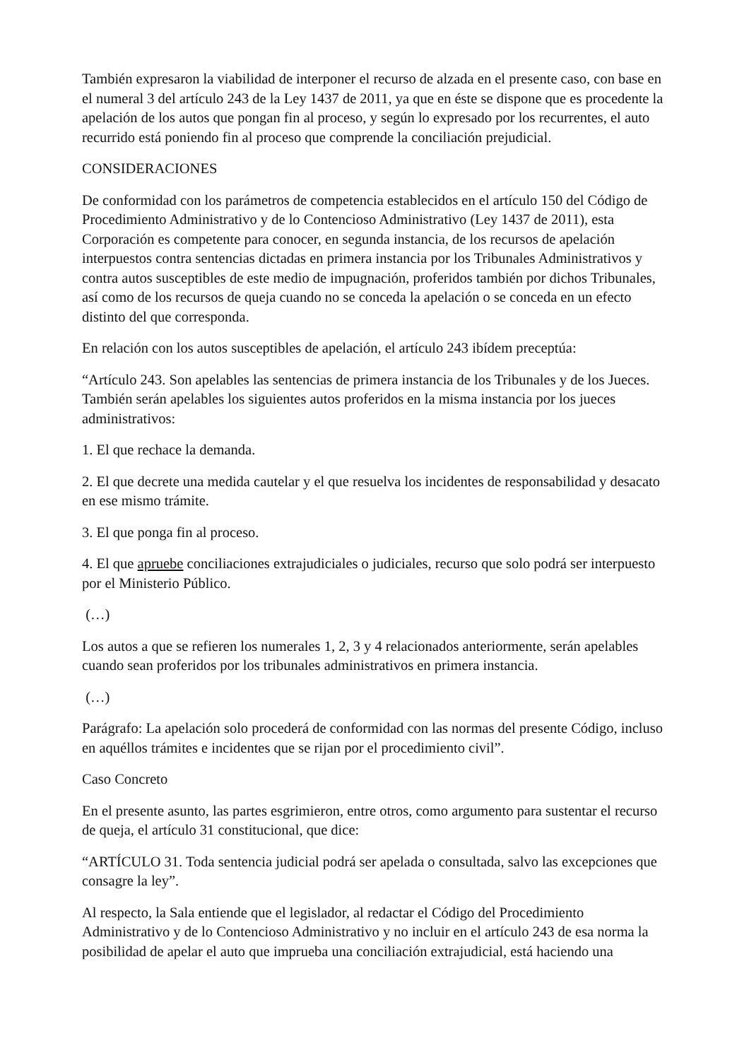También expresaron la viabilidad de interponer el recurso de alzada en el presente caso, con base en el numeral 3 del artículo 243 de la Ley 1437 de 2011, ya que en éste se dispone que es procedente la apelación de los autos que pongan fin al proceso, y según lo expresado por los recurrentes, el auto recurrido está poniendo fin al proceso que comprende la conciliación prejudicial.
CONSIDERACIONES
De conformidad con los parámetros de competencia establecidos en el artículo 150 del Código de Procedimiento Administrativo y de lo Contencioso Administrativo (Ley 1437 de 2011), esta Corporación es competente para conocer, en segunda instancia, de los recursos de apelación interpuestos contra sentencias dictadas en primera instancia por los Tribunales Administrativos y contra autos susceptibles de este medio de impugnación, proferidos también por dichos Tribunales, así como de los recursos de queja cuando no se conceda la apelación o se conceda en un efecto distinto del que corresponda.
En relación con los autos susceptibles de apelación, el artículo 243 ibídem preceptúa:
“Artículo 243. Son apelables las sentencias de primera instancia de los Tribunales y de los Jueces. También serán apelables los siguientes autos proferidos en la misma instancia por los jueces administrativos:
1. El que rechace la demanda.
2. El que decrete una medida cautelar y el que resuelva los incidentes de responsabilidad y desacato en ese mismo trámite.
3. El que ponga fin al proceso.
4. El que apruebe conciliaciones extrajudiciales o judiciales, recurso que solo podrá ser interpuesto por el Ministerio Público.
(…)
Los autos a que se refieren los numerales 1, 2, 3 y 4 relacionados anteriormente, serán apelables cuando sean proferidos por los tribunales administrativos en primera instancia.
(…)
Parágrafo: La apelación solo procederá de conformidad con las normas del presente Código, incluso en aquéllos trámites e incidentes que se rijan por el procedimiento civil”.
Caso Concreto
En el presente asunto, las partes esgrimieron, entre otros, como argumento para sustentar el recurso de queja, el artículo 31 constitucional, que dice:
“ARTÍCULO 31. Toda sentencia judicial podrá ser apelada o consultada, salvo las excepciones que consagre la ley”.
Al respecto, la Sala entiende que el legislador, al redactar el Código del Procedimiento Administrativo y de lo Contencioso Administrativo y no incluir en el artículo 243 de esa norma la posibilidad de apelar el auto que imprueba una conciliación extrajudicial, está haciendo una